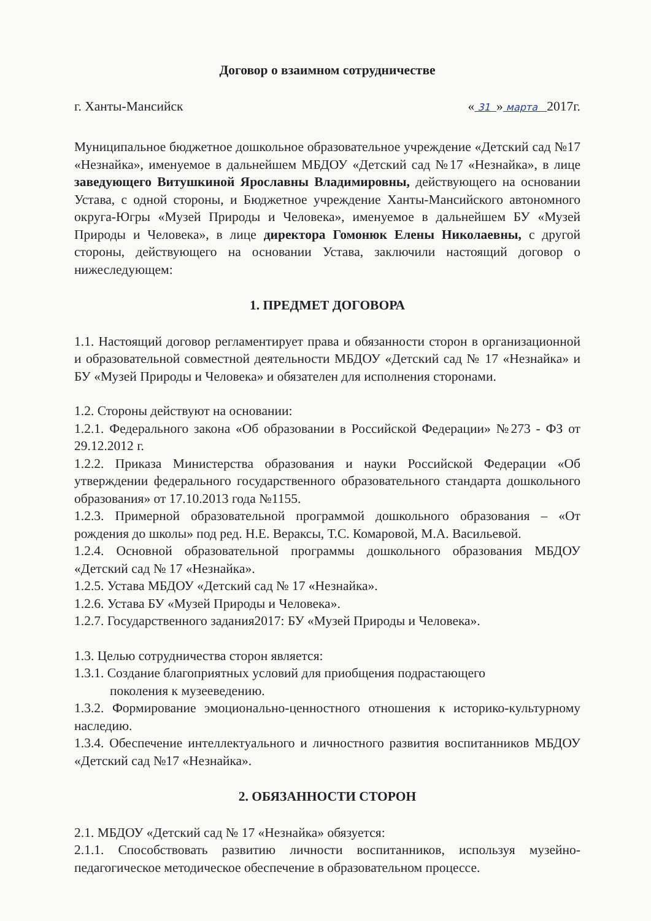Договор о взаимном сотрудничестве
г. Ханты-Мансийск « 31 » марта 2017г.
Муниципальное бюджетное дошкольное образовательное учреждение «Детский сад №17 «Незнайка», именуемое в дальнейшем МБДОУ «Детский сад №17 «Незнайка», в лице заведующего Витушкиной Ярославны Владимировны, действующего на основании Устава, с одной стороны, и Бюджетное учреждение Ханты-Мансийского автономного округа-Югры «Музей Природы и Человека», именуемое в дальнейшем БУ «Музей Природы и Человека», в лице директора Гомонюк Елены Николаевны, с другой стороны, действующего на основании Устава, заключили настоящий договор о нижеследующем:
1. ПРЕДМЕТ ДОГОВОРА
1.1. Настоящий договор регламентирует права и обязанности сторон в организационной и образовательной совместной деятельности МБДОУ «Детский сад № 17 «Незнайка» и БУ «Музей Природы и Человека» и обязателен для исполнения сторонами.
1.2. Стороны действуют на основании:
1.2.1. Федерального закона «Об образовании в Российской Федерации» №273 - ФЗ от 29.12.2012 г.
1.2.2. Приказа Министерства образования и науки Российской Федерации «Об утверждении федерального государственного образовательного стандарта дошкольного образования» от 17.10.2013 года №1155.
1.2.3. Примерной образовательной программой дошкольного образования – «От рождения до школы» под ред. Н.Е. Вераксы, Т.С. Комаровой, М.А. Васильевой.
1.2.4. Основной образовательной программы дошкольного образования МБДОУ «Детский сад № 17 «Незнайка».
1.2.5. Устава МБДОУ «Детский сад № 17 «Незнайка».
1.2.6. Устава БУ «Музей Природы и Человека».
1.2.7. Государственного задания2017: БУ «Музей Природы и Человека».
1.3. Целью сотрудничества сторон является:
1.3.1. Создание благоприятных условий для приобщения подрастающего
поколения к музееведению.
1.3.2. Формирование эмоционально-ценностного отношения к историко-культурному наследию.
1.3.4. Обеспечение интеллектуального и личностного развития воспитанников МБДОУ «Детский сад №17 «Незнайка».
2. ОБЯЗАННОСТИ СТОРОН
2.1. МБДОУ «Детский сад № 17 «Незнайка» обязуется:
2.1.1. Способствовать развитию личности воспитанников, используя музейно-педагогическое методическое обеспечение в образовательном процессе.